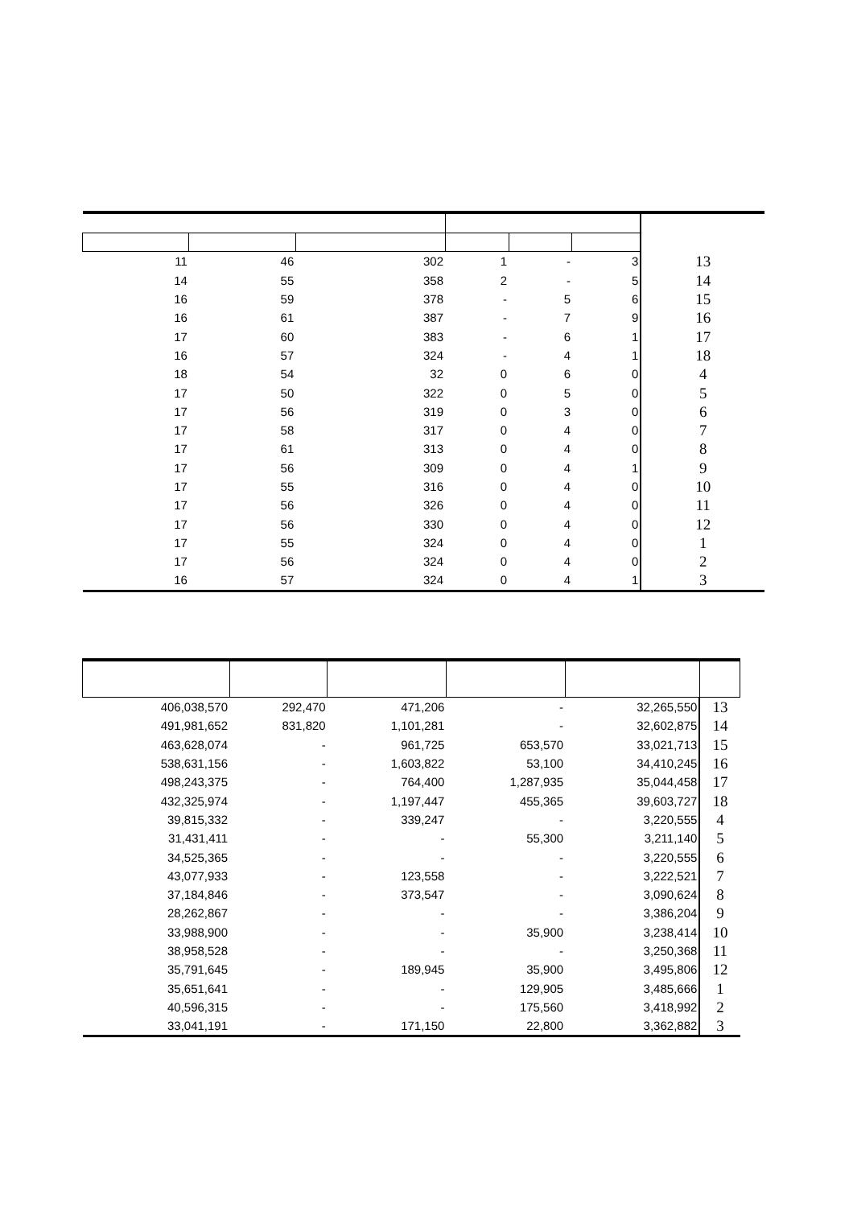| 11 | 46 | 302 | 1 | - | 3 | 13 |
| 14 | 55 | 358 | 2 | - | 5 | 14 |
| 16 | 59 | 378 | - | 5 | 6 | 15 |
| 16 | 61 | 387 | - | 7 | 9 | 16 |
| 17 | 60 | 383 | - | 6 | 1 | 17 |
| 16 | 57 | 324 | - | 4 | 1 | 18 |
| 18 | 54 | 32 | 0 | 6 | 0 | 4 |
| 17 | 50 | 322 | 0 | 5 | 0 | 5 |
| 17 | 56 | 319 | 0 | 3 | 0 | 6 |
| 17 | 58 | 317 | 0 | 4 | 0 | 7 |
| 17 | 61 | 313 | 0 | 4 | 0 | 8 |
| 17 | 56 | 309 | 0 | 4 | 1 | 9 |
| 17 | 55 | 316 | 0 | 4 | 0 | 10 |
| 17 | 56 | 326 | 0 | 4 | 0 | 11 |
| 17 | 56 | 330 | 0 | 4 | 0 | 12 |
| 17 | 55 | 324 | 0 | 4 | 0 | 1 |
| 17 | 56 | 324 | 0 | 4 | 0 | 2 |
| 16 | 57 | 324 | 0 | 4 | 1 | 3 |
| 406,038,570 | 292,470 | 471,206 | - | 32,265,550 | 13 |
| 491,981,652 | 831,820 | 1,101,281 | - | 32,602,875 | 14 |
| 463,628,074 | - | 961,725 | 653,570 | 33,021,713 | 15 |
| 538,631,156 | - | 1,603,822 | 53,100 | 34,410,245 | 16 |
| 498,243,375 | - | 764,400 | 1,287,935 | 35,044,458 | 17 |
| 432,325,974 | - | 1,197,447 | 455,365 | 39,603,727 | 18 |
| 39,815,332 | - | 339,247 | - | 3,220,555 | 4 |
| 31,431,411 | - | - | 55,300 | 3,211,140 | 5 |
| 34,525,365 | - | - | - | 3,220,555 | 6 |
| 43,077,933 | - | 123,558 | - | 3,222,521 | 7 |
| 37,184,846 | - | 373,547 | - | 3,090,624 | 8 |
| 28,262,867 | - | - | - | 3,386,204 | 9 |
| 33,988,900 | - | - | 35,900 | 3,238,414 | 10 |
| 38,958,528 | - | - | - | 3,250,368 | 11 |
| 35,791,645 | - | 189,945 | 35,900 | 3,495,806 | 12 |
| 35,651,641 | - | - | 129,905 | 3,485,666 | 1 |
| 40,596,315 | - | - | 175,560 | 3,418,992 | 2 |
| 33,041,191 | - | 171,150 | 22,800 | 3,362,882 | 3 |